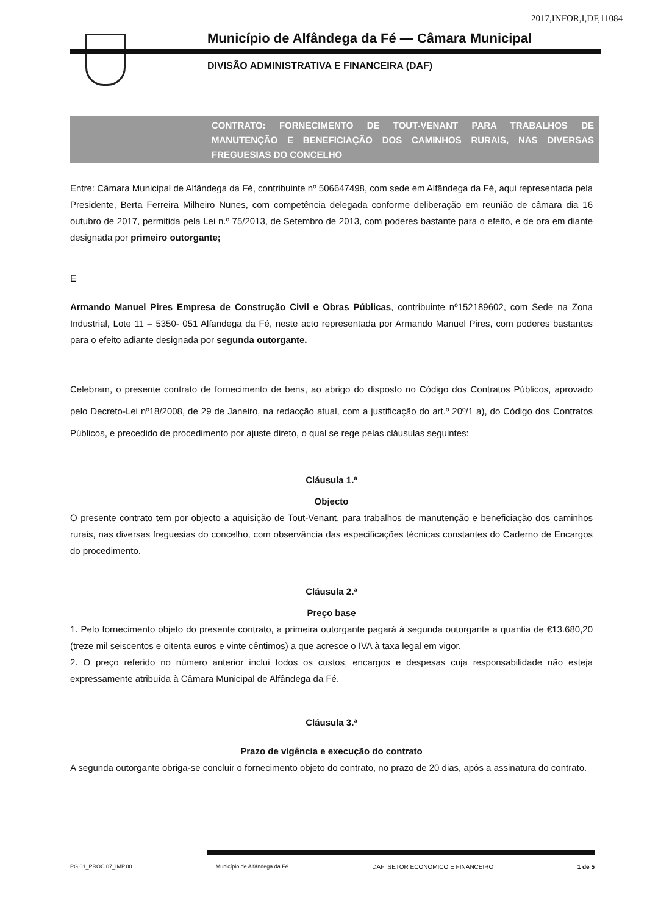2017,INFOR,I,DF,11084
Município de Alfândega da Fé — Câmara Municipal
DIVISÃO ADMINISTRATIVA E FINANCEIRA (DAF)
CONTRATO: FORNECIMENTO DE TOUT-VENANT PARA TRABALHOS DE MANUTENÇÃO E BENEFICIAÇÃO DOS CAMINHOS RURAIS, NAS DIVERSAS FREGUESIAS DO CONCELHO
Entre: Câmara Municipal de Alfândega da Fé, contribuinte nº 506647498, com sede em Alfândega da Fé, aqui representada pela Presidente, Berta Ferreira Milheiro Nunes, com competência delegada conforme deliberação em reunião de câmara dia 16 outubro de 2017, permitida pela Lei n.º 75/2013, de Setembro de 2013, com poderes bastante para o efeito, e de ora em diante designada por primeiro outorgante;
E
Armando Manuel Pires Empresa de Construção Civil e Obras Públicas, contribuinte nº152189602, com Sede na Zona Industrial, Lote 11 – 5350- 051 Alfandega da Fé, neste acto representada por Armando Manuel Pires, com poderes bastantes para o efeito adiante designada por segunda outorgante.
Celebram, o presente contrato de fornecimento de bens, ao abrigo do disposto no Código dos Contratos Públicos, aprovado pelo Decreto-Lei nº18/2008, de 29 de Janeiro, na redacção atual, com a justificação do art.º 20º/1 a), do Código dos Contratos Públicos, e precedido de procedimento por ajuste direto, o qual se rege pelas cláusulas seguintes:
Cláusula 1.ª
Objecto
O presente contrato tem por objecto a aquisição de Tout-Venant, para trabalhos de manutenção e beneficiação dos caminhos rurais, nas diversas freguesias do concelho, com observância das especificações técnicas constantes do Caderno de Encargos do procedimento.
Cláusula 2.ª
Preço base
1. Pelo fornecimento objeto do presente contrato, a primeira outorgante pagará à segunda outorgante a quantia de €13.680,20 (treze mil seiscentos e oitenta euros e vinte cêntimos) a que acresce o IVA à taxa legal em vigor.
2. O preço referido no número anterior inclui todos os custos, encargos e despesas cuja responsabilidade não esteja expressamente atribuída à Câmara Municipal de Alfândega da Fé.
Cláusula 3.ª
Prazo de vigência e execução do contrato
A segunda outorgante obriga-se concluir o fornecimento objeto do contrato, no prazo de 20 dias, após a assinatura do contrato.
PG.01_PROC.07_IMP.00 Município de Alfândega da Fé DAF| SETOR ECONOMICO E FINANCEIRO 1 de 5